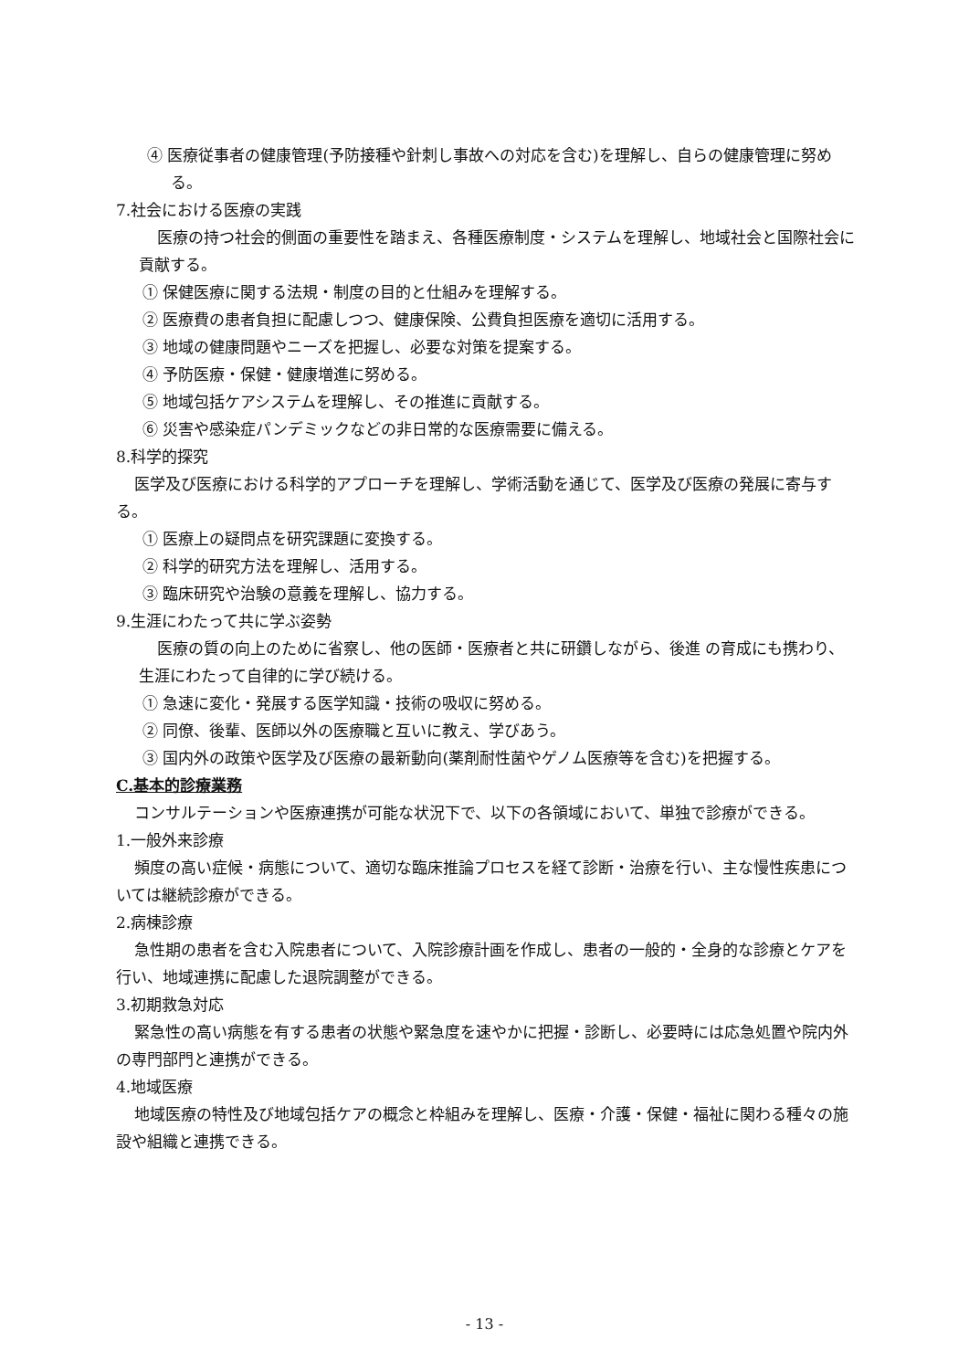④ 医療従事者の健康管理(予防接種や針刺し事故への対応を含む)を理解し、自らの健康管理に努める。
7.社会における医療の実践
医療の持つ社会的側面の重要性を踏まえ、各種医療制度・システムを理解し、地域社会と国際社会に貢献する。
① 保健医療に関する法規・制度の目的と仕組みを理解する。
② 医療費の患者負担に配慮しつつ、健康保険、公費負担医療を適切に活用する。
③ 地域の健康問題やニーズを把握し、必要な対策を提案する。
④ 予防医療・保健・健康増進に努める。
⑤ 地域包括ケアシステムを理解し、その推進に貢献する。
⑥ 災害や感染症パンデミックなどの非日常的な医療需要に備える。
8.科学的探究
医学及び医療における科学的アプローチを理解し、学術活動を通じて、医学及び医療の発展に寄与する。
① 医療上の疑問点を研究課題に変換する。
② 科学的研究方法を理解し、活用する。
③ 臨床研究や治験の意義を理解し、協力する。
9.生涯にわたって共に学ぶ姿勢
医療の質の向上のために省察し、他の医師・医療者と共に研鑽しながら、後進 の育成にも携わり、生涯にわたって自律的に学び続ける。
① 急速に変化・発展する医学知識・技術の吸収に努める。
② 同僚、後輩、医師以外の医療職と互いに教え、学びあう。
③ 国内外の政策や医学及び医療の最新動向(薬剤耐性菌やゲノム医療等を含む)を把握する。
C.基本的診療業務
コンサルテーションや医療連携が可能な状況下で、以下の各領域において、単独で診療ができる。
1.一般外来診療
頻度の高い症候・病態について、適切な臨床推論プロセスを経て診断・治療を行い、主な慢性疾患については継続診療ができる。
2.病棟診療
急性期の患者を含む入院患者について、入院診療計画を作成し、患者の一般的・全身的な診療とケアを行い、地域連携に配慮した退院調整ができる。
3.初期救急対応
緊急性の高い病態を有する患者の状態や緊急度を速やかに把握・診断し、必要時には応急処置や院内外の専門部門と連携ができる。
4.地域医療
地域医療の特性及び地域包括ケアの概念と枠組みを理解し、医療・介護・保健・福祉に関わる種々の施設や組織と連携できる。
- 13 -